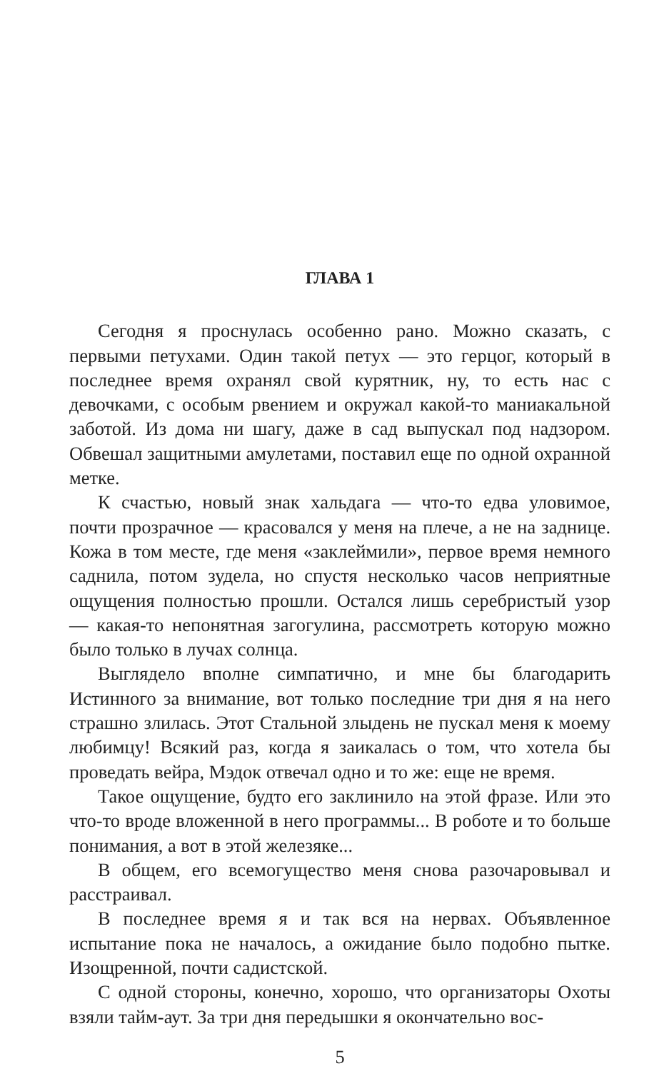ГЛАВА 1
Сегодня я проснулась особенно рано. Можно сказать, с первыми петухами. Один такой петух — это герцог, который в последнее время охранял свой курятник, ну, то есть нас с девочками, с особым рвением и окружал какой-то маниакальной заботой. Из дома ни шагу, даже в сад выпускал под надзором. Обвешал защитными амулетами, поставил еще по одной охранной метке.
К счастью, новый знак хальдага — что-то едва уловимое, почти прозрачное — красовался у меня на плече, а не на заднице. Кожа в том месте, где меня «заклеймили», первое время немного саднила, потом зудела, но спустя несколько часов неприятные ощущения полностью прошли. Остался лишь серебристый узор — какая-то непонятная загогулина, рассмотреть которую можно было только в лучах солнца.
Выглядело вполне симпатично, и мне бы благодарить Истинного за внимание, вот только последние три дня я на него страшно злилась. Этот Стальной злыдень не пускал меня к моему любимцу! Всякий раз, когда я заикалась о том, что хотела бы проведать вейра, Мэдок отвечал одно и то же: еще не время.
Такое ощущение, будто его заклинило на этой фразе. Или это что-то вроде вложенной в него программы... В роботе и то больше понимания, а вот в этой железяке...
В общем, его всемогущество меня снова разочаровывал и расстраивал.
В последнее время я и так вся на нервах. Объявленное испытание пока не началось, а ожидание было подобно пытке. Изощренной, почти садистской.
С одной стороны, конечно, хорошо, что организаторы Охоты взяли тайм-аут. За три дня передышки я окончательно вос-
5